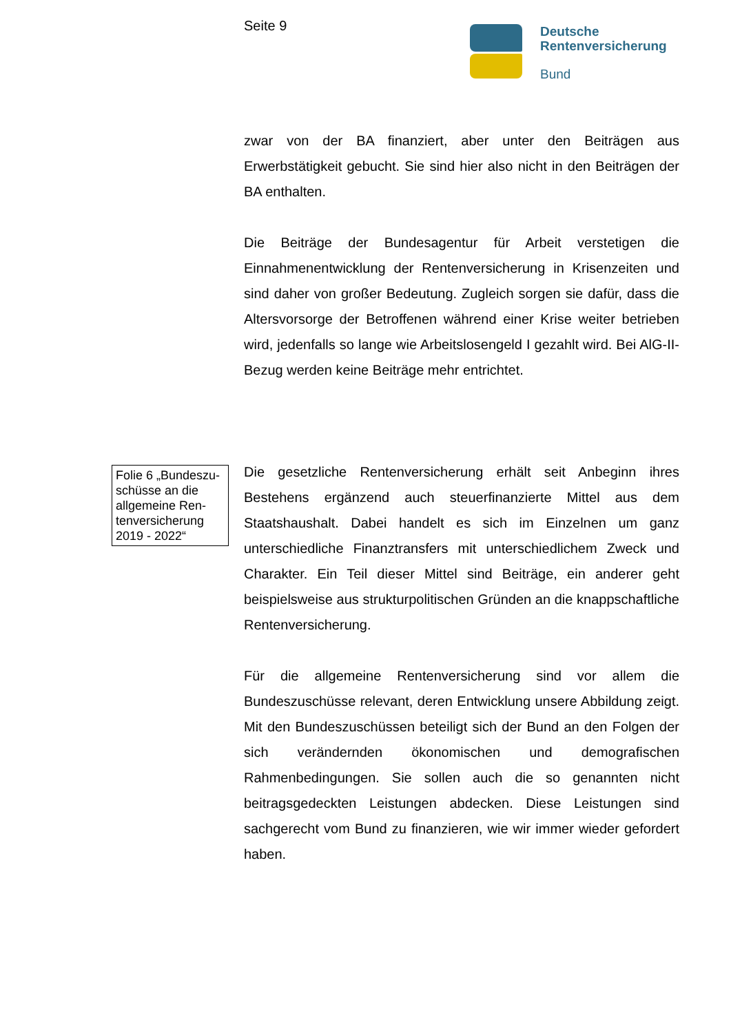Seite 9
Deutsche
Rentenversicherung
Bund
zwar von der BA finanziert, aber unter den Beiträgen aus Erwerbstätigkeit gebucht. Sie sind hier also nicht in den Beiträgen der BA enthalten.
Die Beiträge der Bundesagentur für Arbeit verstetigen die Einnahmenentwicklung der Rentenversicherung in Krisenzeiten und sind daher von großer Bedeutung. Zugleich sorgen sie dafür, dass die Altersvorsorge der Betroffenen während einer Krise weiter betrieben wird, jedenfalls so lange wie Arbeitslosengeld I gezahlt wird. Bei AlG-II-Bezug werden keine Beiträge mehr entrichtet.
Folie 6 „Bundeszu­schüsse an die allgemeine Ren­tenversicherung 2019 - 2022“
Die gesetzliche Rentenversicherung erhält seit Anbeginn ihres Bestehens ergänzend auch steuerfinanzierte Mittel aus dem Staatshaushalt. Dabei handelt es sich im Einzelnen um ganz unterschiedliche Finanztransfers mit unterschiedlichem Zweck und Charakter. Ein Teil dieser Mittel sind Beiträge, ein anderer geht beispielsweise aus strukturpolitischen Gründen an die knappschaftliche Rentenversicherung.
Für die allgemeine Rentenversicherung sind vor allem die Bundeszuschüsse relevant, deren Entwicklung unsere Abbildung zeigt. Mit den Bundeszuschüssen beteiligt sich der Bund an den Folgen der sich verändernden ökonomischen und demografischen Rahmenbedingungen. Sie sollen auch die so genannten nicht beitragsgedeckten Leistungen abdecken. Diese Leistungen sind sachgerecht vom Bund zu finanzieren, wie wir immer wieder gefordert haben.